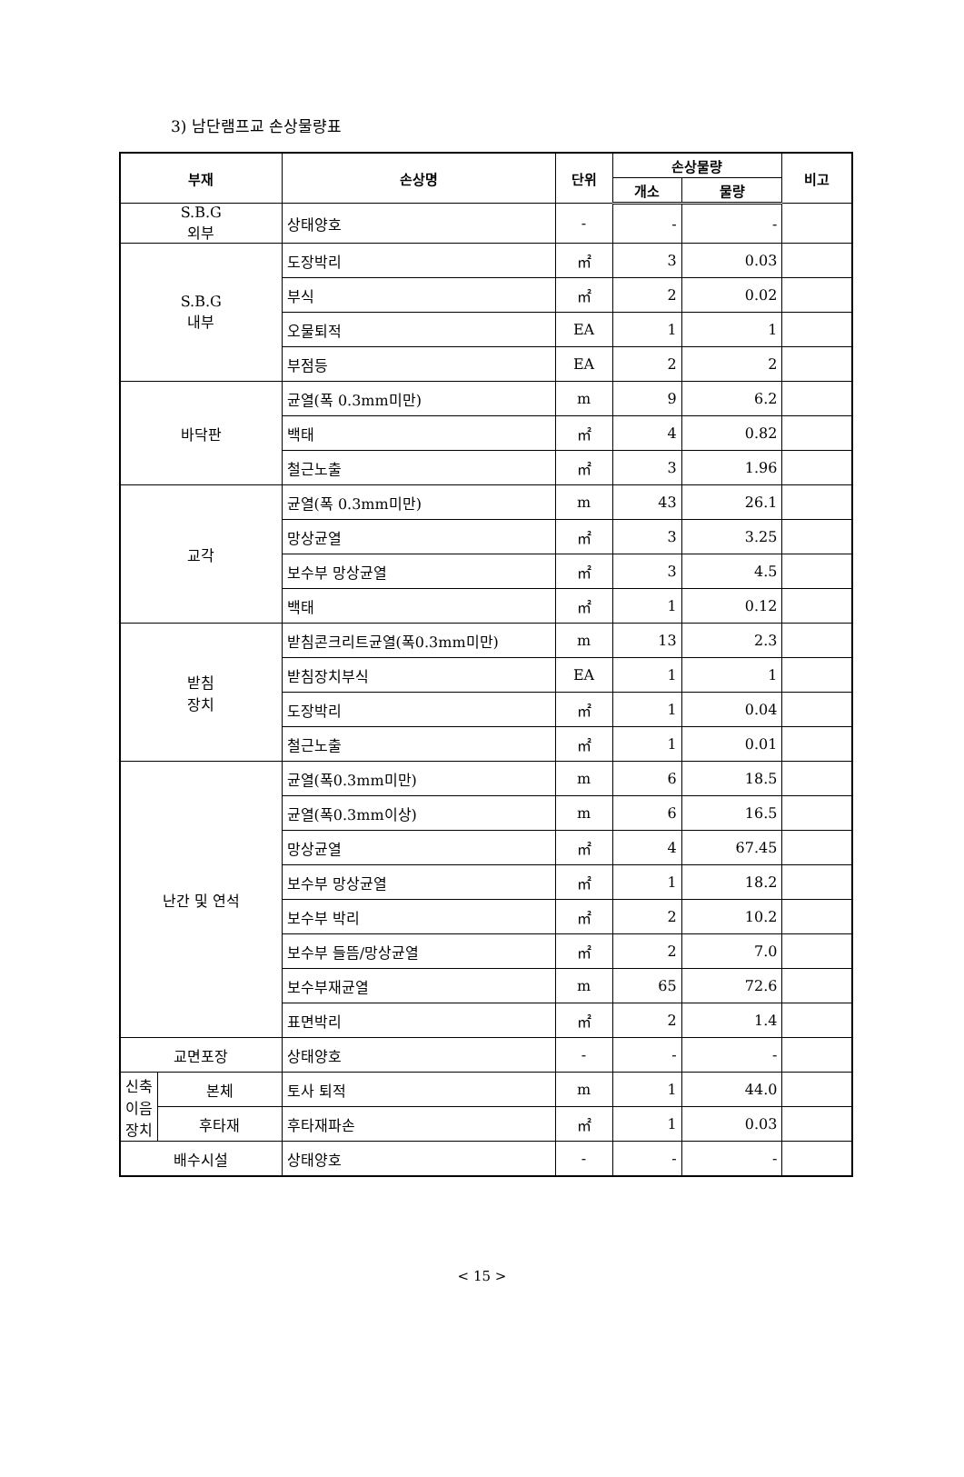3) 남단램프교 손상물량표
| 부재 | | 손상명 | 단위 | 손상물량 | | 비고 |
| --- | --- | --- | --- | --- | --- | --- |
| | | | | 개소 | 물량 | |
| S.B.G 외부 | | 상태양호 | - | - | - | |
| S.B.G 내부 | | 도장박리 | ㎡ | 3 | 0.03 | |
| | | 부식 | ㎡ | 2 | 0.02 | |
| | | 오물퇴적 | EA | 1 | 1 | |
| | | 부점등 | EA | 2 | 2 | |
| 바닥판 | | 균열(폭 0.3mm미만) | m | 9 | 6.2 | |
| | | 백태 | ㎡ | 4 | 0.82 | |
| | | 철근노출 | ㎡ | 3 | 1.96 | |
| 교각 | | 균열(폭 0.3mm미만) | m | 43 | 26.1 | |
| | | 망상균열 | ㎡ | 3 | 3.25 | |
| | | 보수부 망상균열 | ㎡ | 3 | 4.5 | |
| | | 백태 | ㎡ | 1 | 0.12 | |
| 받침 장치 | | 받침콘크리트균열(폭0.3mm미만) | m | 13 | 2.3 | |
| | | 받침장치부식 | EA | 1 | 1 | |
| | | 도장박리 | ㎡ | 1 | 0.04 | |
| | | 철근노출 | ㎡ | 1 | 0.01 | |
| 난간 및 연석 | | 균열(폭0.3mm미만) | m | 6 | 18.5 | |
| | | 균열(폭0.3mm이상) | m | 6 | 16.5 | |
| | | 망상균열 | ㎡ | 4 | 67.45 | |
| | | 보수부 망상균열 | ㎡ | 1 | 18.2 | |
| | | 보수부 박리 | ㎡ | 2 | 10.2 | |
| | | 보수부 들뜸/망상균열 | ㎡ | 2 | 7.0 | |
| | | 보수부재균열 | m | 65 | 72.6 | |
| | | 표면박리 | ㎡ | 2 | 1.4 | |
| 교면포장 | | 상태양호 | - | - | - | |
| 신축 이음 장치 | 본체 | 토사 퇴적 | m | 1 | 44.0 | |
| | 후타재 | 후타재파손 | ㎡ | 1 | 0.03 | |
| 배수시설 | | 상태양호 | - | - | - | |
< 15 >